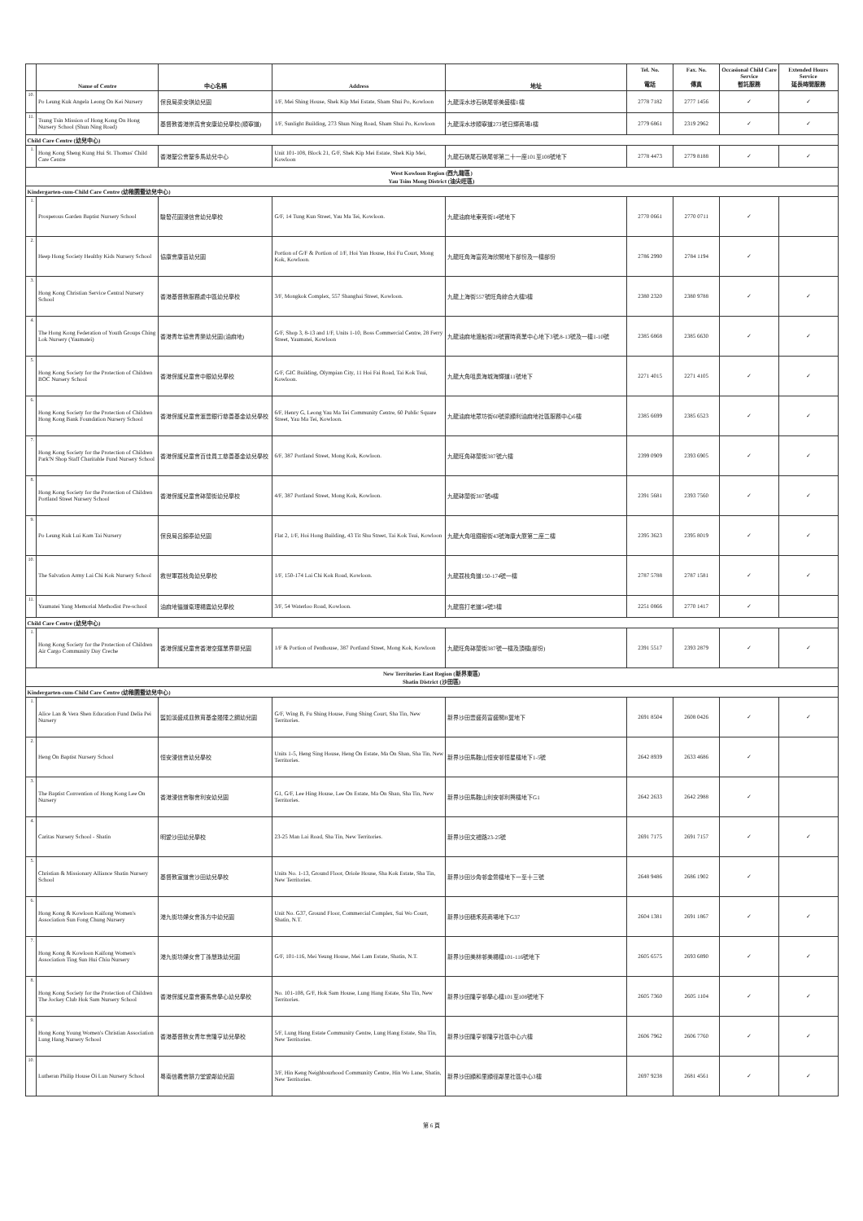| | Name of Centre | 中心名稱 | Address | 地址 | Tel. No. 電話 | Fax. No. 傳真 | Occasional Child Care Service 暫託服務 | Extended Hours Service 延長時間服務 |
| --- | --- | --- | --- | --- | --- | --- | --- | --- |
| 10. | Po Leung Kuk Angela Leong On Kei Nursery | 保良局梁安琪幼兒園 | 1/F, Mei Shing House, Shek Kip Mei Estate, Sham Shui Po, Kowloon | 九龍深水埗石硤尾邨美盛樓1樓 | 2778 7182 | 2777 1456 | ✓ | ✓ |
| 11. | Tsung Tsin Mission of Hong Kong On Hong Nursery School (Shun Ning Road) | 基督教香港崇真會安康幼兒學校(順寧道) | 1/F, Sunlight Building, 273 Shun Ning Road, Sham Shui Po, Kowloon | 九龍深水埗順寧道273號日輝商場1樓 | 2779 6861 | 2319 2962 | ✓ | ✓ |
| Child Care Centre (幼兒中心) | | | | | | | | |
| 1. | Hong Kong Sheng Kung Hui St. Thomas' Child Care Centre | 香港聖公會聖多馬幼兒中心 | Unit 101-108, Block 21, G/F, Shek Kip Mei Estate, Shek Kip Mei, Kowloon | 九龍石硤尾石硤尾邨第二十一座101至108號地下 | 2778 4473 | 2779 8188 | ✓ | ✓ |
| West Kowloon Region (西九龍區) Yau Tsim Mong District (油尖旺區) | | | | | | | | |
| Kindergarten-cum-Child Care Centre (幼稚園暨幼兒中心) | | | | | | | | |
| 1. | Prosperous Garden Baptist Nursery School | 駿發花園浸信會幼兒學校 | G/F, 14 Tung Kun Street, Yau Ma Tei, Kowloon. | 九龍油麻地東莞街14號地下 | 2770 0661 | 2770 0711 | ✓ | |
| 2. | Heep Hong Society Healthy Kids Nursery School | 協康會康苗幼兒園 | Portion of G/F & Portion of 1/F, Hoi Yan House, Hoi Fu Court, Mong Kok, Kowloon. | 九龍旺角海富苑海欣閣地下部份及一樓部份 | 2786 2990 | 2784 1194 | ✓ | |
| 3. | Hong Kong Christian Service Central Nursery School | 香港基督教服務處中區幼兒學校 | 3/F, Mongkok Complex, 557 Shanghai Street, Kowloon. | 九龍上海街557號旺角綜合大樓3樓 | 2380 2320 | 2380 9788 | ✓ | ✓ |
| 4. | The Hong Kong Federation of Youth Groups Ching Lok Nursery (Yaumatei) | 香港青年協會青樂幼兒園(油麻地) | G/F, Shop 3, 8-13 and 1/F, Units 1-10, Boss Commercial Centre, 28 Ferry Street, Yaumatei, Kowloon | 九龍油麻地渡船街28號寶時商業中心地下3號,8-13號及一樓1-10號 | 2385 6868 | 2385 6630 | ✓ | ✓ |
| 5. | Hong Kong Society for the Protection of Children BOC Nursery School | 香港保護兒童會中銀幼兒學校 | G/F, GIC Building, Olympian City, 11 Hoi Fai Road, Tai Kok Tsui, Kowloon. | 九龍大角咀奧海城海輝道11號地下 | 2271 4015 | 2271 4105 | ✓ | ✓ |
| 6. | Hong Kong Society for the Protection of Children Hong Kong Bank Foundation Nursery School | 香港保護兒童會滙豐銀行慈善基金幼兒學校 | 6/F, Henry G, Leong Yau Ma Tei Community Centre, 60 Public Square Street, Yau Ma Tei, Kowloon. | 九龍油麻地眾坊街60號梁顯利油麻地社區服務中心6樓 | 2385 6699 | 2385 6523 | ✓ | ✓ |
| 7. | Hong Kong Society for the Protection of Children Park'N Shop Staff Charitable Fund Nursery School | 香港保護兒童會百佳員工慈善基金幼兒學校 | 6/F, 387 Portland Street, Mong Kok, Kowloon. | 九龍旺角砵蘭街387號六樓 | 2399 0909 | 2393 6905 | ✓ | ✓ |
| 8. | Hong Kong Society for the Protection of Children Portland Street Nursery School | 香港保護兒童會砵蘭街幼兒學校 | 4/F, 387 Portland Street, Mong Kok, Kowloon. | 九龍砵蘭街387號4樓 | 2391 5681 | 2393 7560 | ✓ | ✓ |
| 9. | Po Leung Kuk Lui Kam Tai Nursery | 保良局呂錦泰幼兒園 | Flat 2, 1/F, Hoi Hong Building, 43 Tit Shu Street, Tai Kok Tsui, Kowloon | 九龍大角咀鐵樹街43號海康大廈第二座二樓 | 2395 3623 | 2395 8019 | ✓ | ✓ |
| 10. | The Salvation Army Lai Chi Kok Nursery School | 救世軍荔枝角幼兒學校 | 1/F, 150-174 Lai Chi Kok Road, Kowloon. | 九龍荔枝角道150-174號一樓 | 2787 5788 | 2787 1581 | ✓ | ✓ |
| 11. | Yaumatei Yang Memorial Methodist Pre-school | 油麻地循道衛理楊震幼兒學校 | 3/F, 54 Waterloo Road, Kowloon. | 九龍窩打老道54號3樓 | 2251 0866 | 2770 1417 | ✓ | |
| Child Care Centre (幼兒中心) | | | | | | | | |
| 1. | Hong Kong Society for the Protection of Children Air Cargo Community Day Creche | 香港保護兒童會香港空運業界嬰兒園 | 1/F & Portion of Penthouse, 387 Portland Street, Mong Kok, Kowloon | 九龍旺角砵蘭街387號一樓及頂樓(部份) | 2391 5517 | 2393 2879 | ✓ | ✓ |
| New Territories East Region (新界東區) Shatin District (沙田區) | | | | | | | | |
| Kindergarten-cum-Child Care Centre (幼稚園暨幼兒中心) | | | | | | | | |
| 1. | Alice Lan & Vera Shen Education Fund Delia Pei Nursery | 藍如溪盛成皿教育基金邊陲之鋼幼兒園 | G/F, Wing B, Fu Shing House, Fung Shing Court, Sha Tin, New Territories. | 新界沙田豐盛苑富盛閣B翼地下 | 2691 8504 | 2608 0426 | ✓ | ✓ |
| 2. | Heng On Baptist Nursery School | 恒安浸信會幼兒學校 | Units 1-5, Heng Sing House, Heng On Estate, Ma On Shan, Sha Tin, New Territories. | 新界沙田馬鞍山恒安邨恒星樓地下1-5號 | 2642 8939 | 2633 4686 | ✓ | |
| 3. | The Baptist Convention of Hong Kong Lee On Nursery | 香港浸信會聯會利安幼兒園 | G1, G/F, Lee Hing House, Lee On Estate, Ma On Shan, Sha Tin, New Territories. | 新界沙田馬鞍山利安邨利興樓地下G1 | 2642 2633 | 2642 2988 | ✓ | |
| 4. | Caritas Nursery School - Shatin | 明愛沙田幼兒學校 | 23-25 Man Lai Road, Sha Tin, New Territories. | 新界沙田文禮路23-25號 | 2691 7175 | 2691 7157 | ✓ | ✓ |
| 5. | Christian & Missionary Alliance Shatin Nursery School | 基督教宣道會沙田幼兒學校 | Units No. 1-13, Ground Floor, Oriole House, Sha Kok Estate, Sha Tin, New Territories. | 新界沙田沙角邨金鶯樓地下一至十三號 | 2648 9486 | 2686 1902 | ✓ | |
| 6. | Hong Kong & Kowloon Kaifong Women's Association Sun Fong Chung Nursery | 港九街坊婦女會孫方中幼兒園 | Unit No. G37, Ground Floor, Commercial Complex, Sui Wo Court, Shatin, N.T. | 新界沙田穗禾苑商場地下G37 | 2604 1381 | 2691 1867 | ✓ | ✓ |
| 7. | Hong Kong & Kowloon Kaifong Women's Association Ting Sun Hui Chiu Nursery | 港九街坊婦女會丁孫慧珠幼兒園 | G/F, 101-116, Mei Yeung House, Mei Lam Estate, Shatin, N.T. | 新界沙田美林邨美楊樓101-116號地下 | 2605 6575 | 2693 6890 | ✓ | ✓ |
| 8. | Hong Kong Society for the Protection of Children The Jockey Club Hok Sam Nursery School | 香港保護兒童會賽馬會學心幼兒學校 | No. 101-108, G/F, Hok Sam House, Lung Hang Estate, Sha Tin, New Territories. | 新界沙田隆亨邨學心樓101至108號地下 | 2605 7360 | 2605 1104 | ✓ | ✓ |
| 9. | Hong Kong Young Women's Christian Association Lung Hang Nursery School | 香港基督教女青年會隆亨幼兒學校 | 5/F, Lung Hang Estate Community Centre, Lung Hang Estate, Sha Tin, New Territories. | 新界沙田隆亨邨隆亨社區中心六樓 | 2606 7962 | 2606 7760 | ✓ | ✓ |
| 10. | Lutheran Philip House Oi Lun Nursery School | 粵南信義會腓力堂愛鄰幼兒園 | 3/F, Hin Keng Neighbourhood Community Centre, Hin Wo Lane, Shatin, New Territories. | 新界沙田顯和里顯徑鄰里社區中心3樓 | 2697 9238 | 2681 4561 | ✓ | ✓ |
第 6 頁